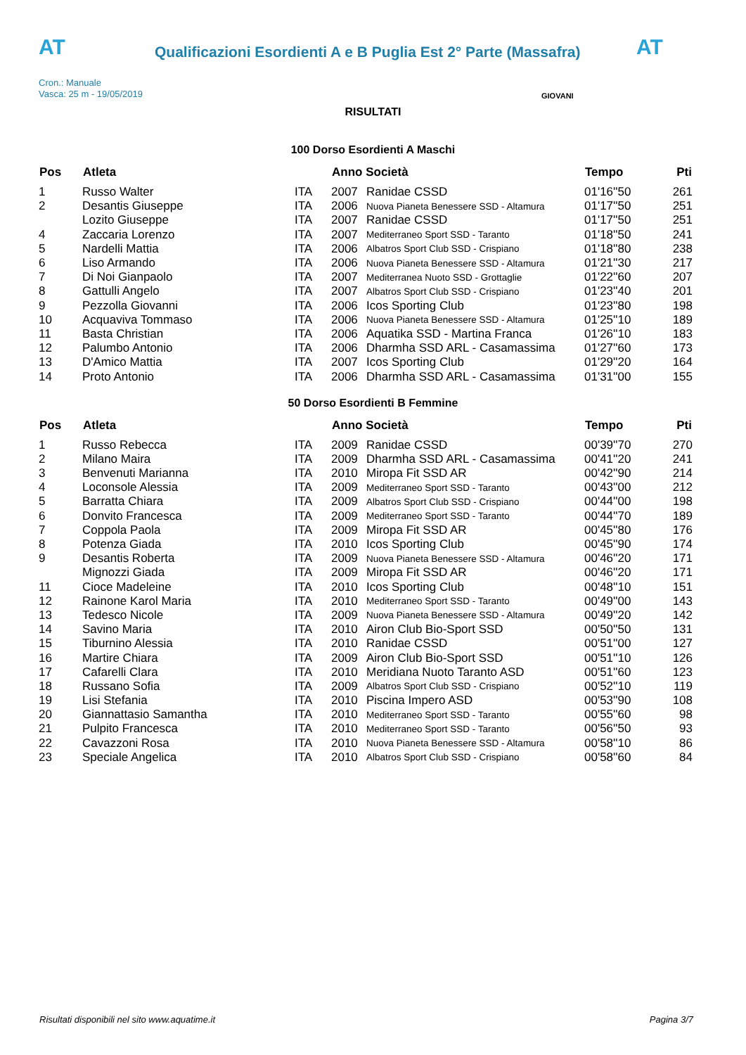AT
Qualificazioni Esordienti A e B Puglia Est 2° Parte (Massafra)
AT
Cron.: Manuale
Vasca: 25 m - 19/05/2019
GIOVANI
RISULTATI
100 Dorso Esordienti A Maschi
| Pos | Atleta | | Anno Società | | Tempo | Pti |
| --- | --- | --- | --- | --- | --- | --- |
| 1 | Russo Walter | ITA | 2007 | Ranidae CSSD | 01'16''50 | 261 |
| 2 | Desantis Giuseppe | ITA | 2006 | Nuova Pianeta Benessere SSD - Altamura | 01'17''50 | 251 |
| | Lozito Giuseppe | ITA | 2007 | Ranidae CSSD | 01'17''50 | 251 |
| 4 | Zaccaria Lorenzo | ITA | 2007 | Mediterraneo Sport SSD - Taranto | 01'18''50 | 241 |
| 5 | Nardelli Mattia | ITA | 2006 | Albatros Sport Club SSD - Crispiano | 01'18''80 | 238 |
| 6 | Liso Armando | ITA | 2006 | Nuova Pianeta Benessere SSD - Altamura | 01'21''30 | 217 |
| 7 | Di Noi Gianpaolo | ITA | 2007 | Mediterranea Nuoto SSD - Grottaglie | 01'22''60 | 207 |
| 8 | Gattulli Angelo | ITA | 2007 | Albatros Sport Club SSD - Crispiano | 01'23''40 | 201 |
| 9 | Pezzolla Giovanni | ITA | 2006 | Icos Sporting Club | 01'23''80 | 198 |
| 10 | Acquaviva Tommaso | ITA | 2006 | Nuova Pianeta Benessere SSD - Altamura | 01'25''10 | 189 |
| 11 | Basta Christian | ITA | 2006 | Aquatika SSD - Martina Franca | 01'26''10 | 183 |
| 12 | Palumbo Antonio | ITA | 2006 | Dharmha SSD ARL - Casamassima | 01'27''60 | 173 |
| 13 | D'Amico Mattia | ITA | 2007 | Icos Sporting Club | 01'29''20 | 164 |
| 14 | Proto Antonio | ITA | 2006 | Dharmha SSD ARL - Casamassima | 01'31''00 | 155 |
50 Dorso Esordienti B Femmine
| Pos | Atleta | | Anno Società | | Tempo | Pti |
| --- | --- | --- | --- | --- | --- | --- |
| 1 | Russo Rebecca | ITA | 2009 | Ranidae CSSD | 00'39''70 | 270 |
| 2 | Milano Maira | ITA | 2009 | Dharmha SSD ARL - Casamassima | 00'41''20 | 241 |
| 3 | Benvenuti Marianna | ITA | 2010 | Miropa Fit SSD AR | 00'42''90 | 214 |
| 4 | Loconsole Alessia | ITA | 2009 | Mediterraneo Sport SSD - Taranto | 00'43''00 | 212 |
| 5 | Barratta Chiara | ITA | 2009 | Albatros Sport Club SSD - Crispiano | 00'44''00 | 198 |
| 6 | Donvito Francesca | ITA | 2009 | Mediterraneo Sport SSD - Taranto | 00'44''70 | 189 |
| 7 | Coppola Paola | ITA | 2009 | Miropa Fit SSD AR | 00'45''80 | 176 |
| 8 | Potenza Giada | ITA | 2010 | Icos Sporting Club | 00'45''90 | 174 |
| 9 | Desantis Roberta | ITA | 2009 | Nuova Pianeta Benessere SSD - Altamura | 00'46''20 | 171 |
| | Mignozzi Giada | ITA | 2009 | Miropa Fit SSD AR | 00'46''20 | 171 |
| 11 | Cioce Madeleine | ITA | 2010 | Icos Sporting Club | 00'48''10 | 151 |
| 12 | Rainone Karol Maria | ITA | 2010 | Mediterraneo Sport SSD - Taranto | 00'49''00 | 143 |
| 13 | Tedesco Nicole | ITA | 2009 | Nuova Pianeta Benessere SSD - Altamura | 00'49''20 | 142 |
| 14 | Savino Maria | ITA | 2010 | Airon Club Bio-Sport SSD | 00'50''50 | 131 |
| 15 | Tiburnino Alessia | ITA | 2010 | Ranidae CSSD | 00'51''00 | 127 |
| 16 | Martire Chiara | ITA | 2009 | Airon Club Bio-Sport SSD | 00'51''10 | 126 |
| 17 | Cafarelli Clara | ITA | 2010 | Meridiana Nuoto Taranto ASD | 00'51''60 | 123 |
| 18 | Russano Sofia | ITA | 2009 | Albatros Sport Club SSD - Crispiano | 00'52''10 | 119 |
| 19 | Lisi Stefania | ITA | 2010 | Piscina Impero ASD | 00'53''90 | 108 |
| 20 | Giannattasio Samantha | ITA | 2010 | Mediterraneo Sport SSD - Taranto | 00'55''60 | 98 |
| 21 | Pulpito Francesca | ITA | 2010 | Mediterraneo Sport SSD - Taranto | 00'56''50 | 93 |
| 22 | Cavazzoni Rosa | ITA | 2010 | Nuova Pianeta Benessere SSD - Altamura | 00'58''10 | 86 |
| 23 | Speciale Angelica | ITA | 2010 | Albatros Sport Club SSD - Crispiano | 00'58''60 | 84 |
Risultati disponibili nel sito www.aquatime.it Pagina 3/7